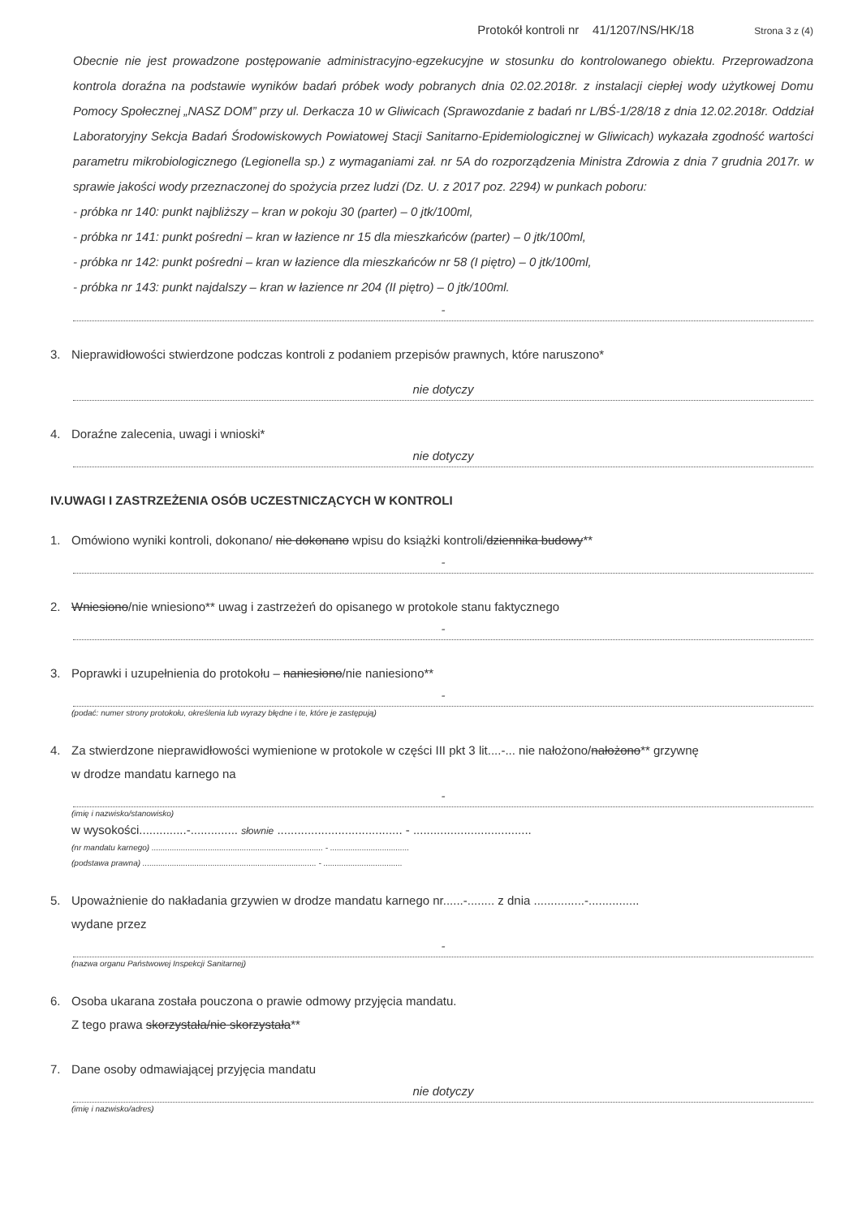Protokół kontroli nr 41/1207/NS/HK/18 Strona 3 z (4)
Obecnie nie jest prowadzone postępowanie administracyjno-egzekucyjne w stosunku do kontrolowanego obiektu. Przeprowadzona kontrola doraźna na podstawie wyników badań próbek wody pobranych dnia 02.02.2018r. z instalacji ciepłej wody użytkowej Domu Pomocy Społecznej „NASZ DOM” przy ul. Derkacza 10 w Gliwicach (Sprawozdanie z badań nr L/BŚ-1/28/18 z dnia 12.02.2018r. Oddział Laboratoryjny Sekcja Badań Środowiskowych Powiatowej Stacji Sanitarno-Epidemiologicznej w Gliwicach) wykazała zgodność wartości parametru mikrobiologicznego (Legionella sp.) z wymaganiami zał. nr 5A do rozporządzenia Ministra Zdrowia z dnia 7 grudnia 2017r. w sprawie jakości wody przeznaczonej do spożycia przez ludzi (Dz. U. z 2017 poz. 2294) w punkach poboru:
- próbka nr 140: punkt najbliższy – kran w pokoju 30 (parter) – 0 jtk/100ml,
- próbka nr 141: punkt pośredni – kran w łazience nr 15 dla mieszkańców (parter) – 0 jtk/100ml,
- próbka nr 142: punkt pośredni – kran w łazience dla mieszkańców nr 58 (I piętro) – 0 jtk/100ml,
- próbka nr 143: punkt najdalszy – kran w łazience nr 204 (II piętro) – 0 jtk/100ml.
-
3. Nieprawidłowości stwierdzone podczas kontroli z podaniem przepisów prawnych, które naruszono*
nie dotyczy
4. Doraźne zalecenia, uwagi i wnioski*
nie dotyczy
IV.UWAGI I ZASTRZEŻENIA OSÓB UCZESTNICZĄCYCH W KONTROLI
1. Omówiono wyniki kontroli, dokonano/ nie dokonano wpisu do książki kontroli/dziennika budowy**
-
2. Wniesiono/nie wniesiono** uwag i zastrzeżeń do opisanego w protokole stanu faktycznego
-
3. Poprawki i uzupełnienia do protokołu – naniesiono/nie naniesiono**
-
(podać: numer strony protokołu, określenia lub wyrazy błędne i te, które je zastępują)
4. Za stwierdzone nieprawidłowości wymienione w protokole w części III pkt 3 lit....-... nie nałożono/nałożono** grzywnę
w drodze mandatu karnego na
-
(imię i nazwisko/stanowisko)
w wysokości..............-.............. słownie ..................................... - ...................................
(nr mandatu karnego) ............................................................................ - ...................................
(podstawa prawna) ............................................................................. - ...................................
5. Upoważnienie do nakładania grzywien w drodze mandatu karnego nr......-........ z dnia ...............-...............
wydane przez
-
(nazwa organu Państwowej Inspekcji Sanitarnej)
6. Osoba ukarana została pouczona o prawie odmowy przyjęcia mandatu.
Z tego prawa skorzystała/nie skorzystała**
7. Dane osoby odmawiającej przyjęcia mandatu
nie dotyczy
(imię i nazwisko/adres)